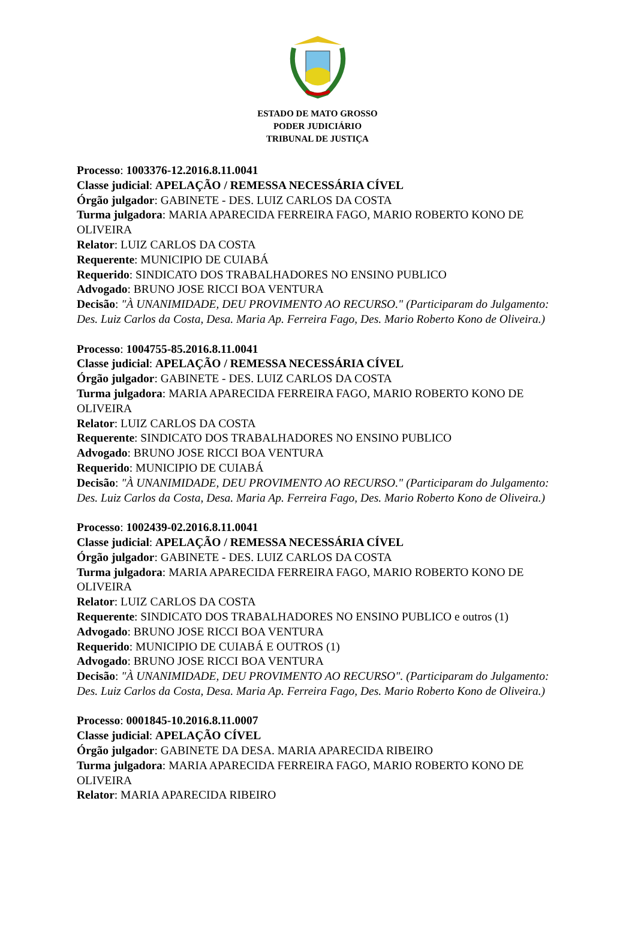ESTADO DE MATO GROSSO
PODER JUDICIÁRIO
TRIBUNAL DE JUSTIÇA
Processo: 1003376-12.2016.8.11.0041
Classe judicial: APELAÇÃO / REMESSA NECESSÁRIA CÍVEL
Órgão julgador: GABINETE - DES. LUIZ CARLOS DA COSTA
Turma julgadora: MARIA APARECIDA FERREIRA FAGO, MARIO ROBERTO KONO DE OLIVEIRA
Relator: LUIZ CARLOS DA COSTA
Requerente: MUNICIPIO DE CUIABÁ
Requerido: SINDICATO DOS TRABALHADORES NO ENSINO PUBLICO
Advogado: BRUNO JOSE RICCI BOA VENTURA
Decisão: "À UNANIMIDADE, DEU PROVIMENTO AO RECURSO." (Participaram do Julgamento: Des. Luiz Carlos da Costa, Desa. Maria Ap. Ferreira Fago, Des. Mario Roberto Kono de Oliveira.)
Processo: 1004755-85.2016.8.11.0041
Classe judicial: APELAÇÃO / REMESSA NECESSÁRIA CÍVEL
Órgão julgador: GABINETE - DES. LUIZ CARLOS DA COSTA
Turma julgadora: MARIA APARECIDA FERREIRA FAGO, MARIO ROBERTO KONO DE OLIVEIRA
Relator: LUIZ CARLOS DA COSTA
Requerente: SINDICATO DOS TRABALHADORES NO ENSINO PUBLICO
Advogado: BRUNO JOSE RICCI BOA VENTURA
Requerido: MUNICIPIO DE CUIABÁ
Decisão: "À UNANIMIDADE, DEU PROVIMENTO AO RECURSO." (Participaram do Julgamento: Des. Luiz Carlos da Costa, Desa. Maria Ap. Ferreira Fago, Des. Mario Roberto Kono de Oliveira.)
Processo: 1002439-02.2016.8.11.0041
Classe judicial: APELAÇÃO / REMESSA NECESSÁRIA CÍVEL
Órgão julgador: GABINETE - DES. LUIZ CARLOS DA COSTA
Turma julgadora: MARIA APARECIDA FERREIRA FAGO, MARIO ROBERTO KONO DE OLIVEIRA
Relator: LUIZ CARLOS DA COSTA
Requerente: SINDICATO DOS TRABALHADORES NO ENSINO PUBLICO e outros (1)
Advogado: BRUNO JOSE RICCI BOA VENTURA
Requerido: MUNICIPIO DE CUIABÁ E OUTROS (1)
Advogado: BRUNO JOSE RICCI BOA VENTURA
Decisão: "À UNANIMIDADE, DEU PROVIMENTO AO RECURSO". (Participaram do Julgamento: Des. Luiz Carlos da Costa, Desa. Maria Ap. Ferreira Fago, Des. Mario Roberto Kono de Oliveira.)
Processo: 0001845-10.2016.8.11.0007
Classe judicial: APELAÇÃO CÍVEL
Órgão julgador: GABINETE DA DESA. MARIA APARECIDA RIBEIRO
Turma julgadora: MARIA APARECIDA FERREIRA FAGO, MARIO ROBERTO KONO DE OLIVEIRA
Relator: MARIA APARECIDA RIBEIRO